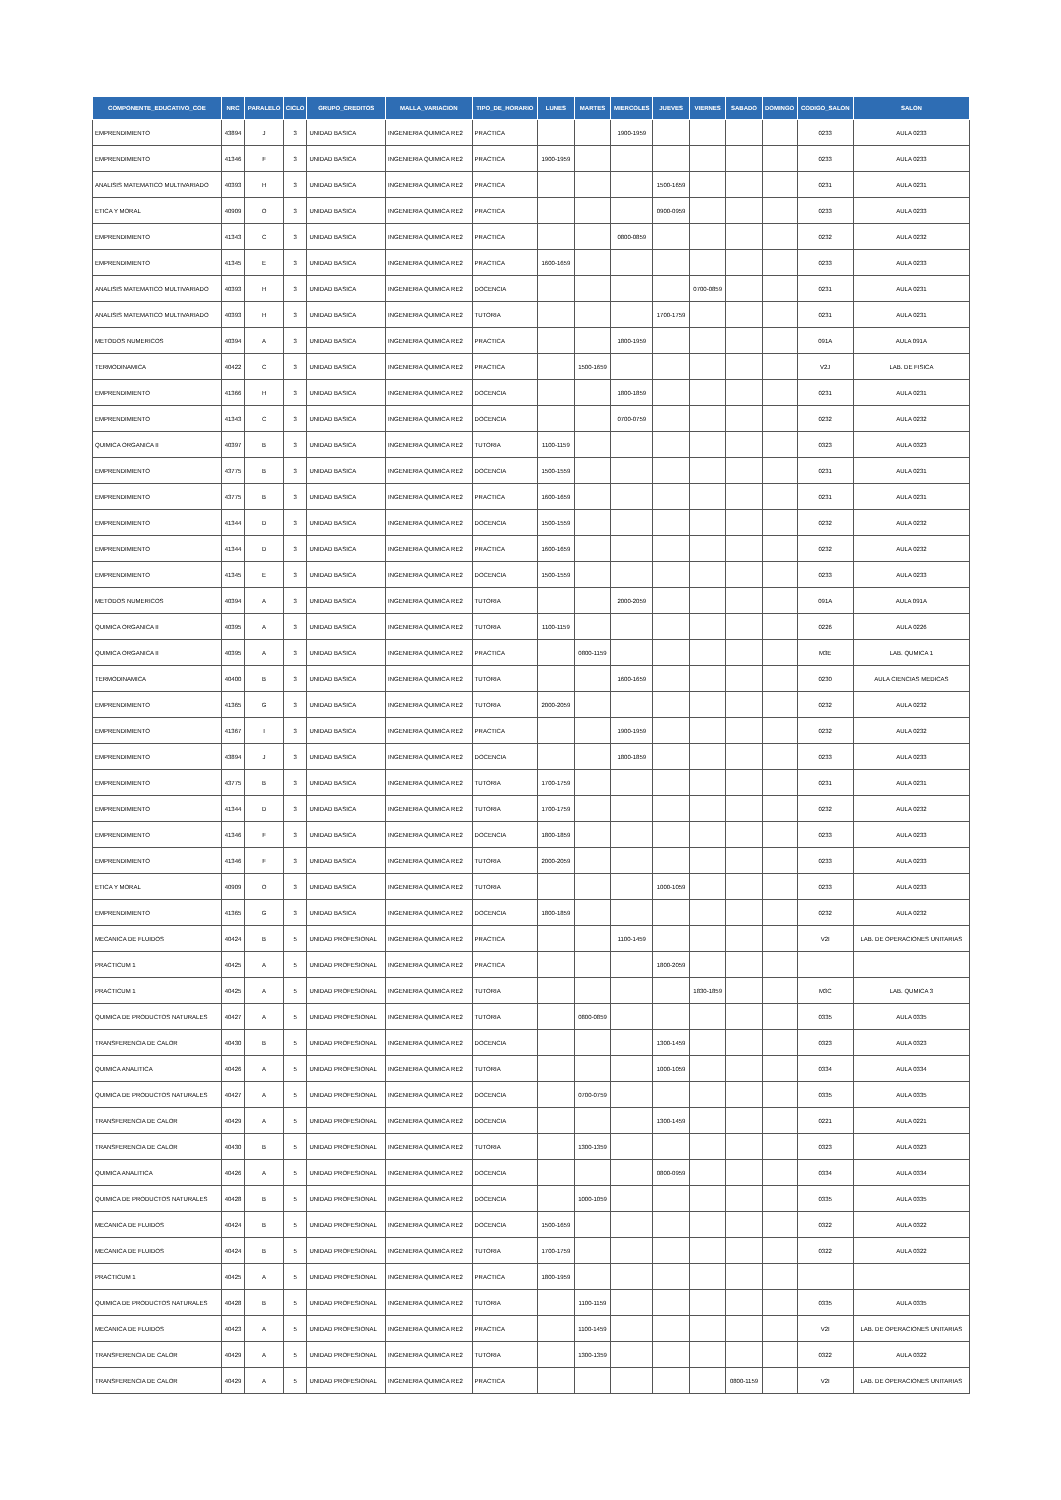| COMPONENTE_EDUCATIVO_COE | NRC | PARALELO | CICLO | GRUPO_CREDITOS | MALLA_VARIACION | TIPO_DE_HORARIO | LUNES | MARTES | MIERCOLES | JUEVES | VIERNES | SABADO | DOMINGO | CODIGO_SALON | SALON |
| --- | --- | --- | --- | --- | --- | --- | --- | --- | --- | --- | --- | --- | --- | --- | --- |
| EMPRENDIMIENTO | 43894 | J | 3 | UNIDAD BASICA | INGENIERIA QUIMICA RE2 | PRACTICA | | | 1900-1959 | | | | | 0233 | AULA 0233 |
| EMPRENDIMIENTO | 41346 | F | 3 | UNIDAD BASICA | INGENIERIA QUIMICA RE2 | PRACTICA | 1900-1959 | | | | | | | 0233 | AULA 0233 |
| ANALISIS MATEMATICO MULTIVARIADO | 40393 | H | 3 | UNIDAD BASICA | INGENIERIA QUIMICA RE2 | PRACTICA | | | | 1500-1659 | | | | 0231 | AULA 0231 |
| ETICA Y MORAL | 40909 | O | 3 | UNIDAD BASICA | INGENIERIA QUIMICA RE2 | PRACTICA | | | | 0900-0959 | | | | 0233 | AULA 0233 |
| EMPRENDIMIENTO | 41343 | C | 3 | UNIDAD BASICA | INGENIERIA QUIMICA RE2 | PRACTICA | | | 0800-0859 | | | | | 0232 | AULA 0232 |
| EMPRENDIMIENTO | 41345 | E | 3 | UNIDAD BASICA | INGENIERIA QUIMICA RE2 | PRACTICA | 1600-1659 | | | | | | | 0233 | AULA 0233 |
| ANALISIS MATEMATICO MULTIVARIADO | 40393 | H | 3 | UNIDAD BASICA | INGENIERIA QUIMICA RE2 | DOCENCIA | | | | | 0700-0859 | | | 0231 | AULA 0231 |
| ANALISIS MATEMATICO MULTIVARIADO | 40393 | H | 3 | UNIDAD BASICA | INGENIERIA QUIMICA RE2 | TUTORIA | | | | 1700-1759 | | | | 0231 | AULA 0231 |
| METODOS NUMERICOS | 40394 | A | 3 | UNIDAD BASICA | INGENIERIA QUIMICA RE2 | PRACTICA | | | 1800-1959 | | | | | 091A | AULA 091A |
| TERMODINAMICA | 40422 | C | 3 | UNIDAD BASICA | INGENIERIA QUIMICA RE2 | PRACTICA | | 1500-1659 | | | | | | V2J | LAB. DE FISICA |
| EMPRENDIMIENTO | 41366 | H | 3 | UNIDAD BASICA | INGENIERIA QUIMICA RE2 | DOCENCIA | | | 1800-1859 | | | | | 0231 | AULA 0231 |
| EMPRENDIMIENTO | 41343 | C | 3 | UNIDAD BASICA | INGENIERIA QUIMICA RE2 | DOCENCIA | | | 0700-0759 | | | | | 0232 | AULA 0232 |
| QUIMICA ORGANICA II | 40397 | B | 3 | UNIDAD BASICA | INGENIERIA QUIMICA RE2 | TUTORIA | 1100-1159 | | | | | | | 0323 | AULA 0323 |
| EMPRENDIMIENTO | 43775 | B | 3 | UNIDAD BASICA | INGENIERIA QUIMICA RE2 | DOCENCIA | 1500-1559 | | | | | | | 0231 | AULA 0231 |
| EMPRENDIMIENTO | 43775 | B | 3 | UNIDAD BASICA | INGENIERIA QUIMICA RE2 | PRACTICA | 1600-1659 | | | | | | | 0231 | AULA 0231 |
| EMPRENDIMIENTO | 41344 | D | 3 | UNIDAD BASICA | INGENIERIA QUIMICA RE2 | DOCENCIA | 1500-1559 | | | | | | | 0232 | AULA 0232 |
| EMPRENDIMIENTO | 41344 | D | 3 | UNIDAD BASICA | INGENIERIA QUIMICA RE2 | PRACTICA | 1600-1659 | | | | | | | 0232 | AULA 0232 |
| EMPRENDIMIENTO | 41345 | E | 3 | UNIDAD BASICA | INGENIERIA QUIMICA RE2 | DOCENCIA | 1500-1559 | | | | | | | 0233 | AULA 0233 |
| METODOS NUMERICOS | 40394 | A | 3 | UNIDAD BASICA | INGENIERIA QUIMICA RE2 | TUTORIA | | | 2000-2059 | | | | | 091A | AULA 091A |
| QUIMICA ORGANICA II | 40395 | A | 3 | UNIDAD BASICA | INGENIERIA QUIMICA RE2 | TUTORIA | 1100-1159 | | | | | | | 0226 | AULA 0226 |
| QUIMICA ORGANICA II | 40395 | A | 3 | UNIDAD BASICA | INGENIERIA QUIMICA RE2 | PRACTICA | | 0800-1159 | | | | | | M3E | LAB. QUMICA 1 |
| TERMODINAMICA | 40400 | B | 3 | UNIDAD BASICA | INGENIERIA QUIMICA RE2 | TUTORIA | | | 1600-1659 | | | | | 0230 | AULA CIENCIAS MEDICAS |
| EMPRENDIMIENTO | 41365 | G | 3 | UNIDAD BASICA | INGENIERIA QUIMICA RE2 | TUTORIA | 2000-2059 | | | | | | | 0232 | AULA 0232 |
| EMPRENDIMIENTO | 41367 | I | 3 | UNIDAD BASICA | INGENIERIA QUIMICA RE2 | PRACTICA | | | 1900-1959 | | | | | 0232 | AULA 0232 |
| EMPRENDIMIENTO | 43894 | J | 3 | UNIDAD BASICA | INGENIERIA QUIMICA RE2 | DOCENCIA | | | 1800-1859 | | | | | 0233 | AULA 0233 |
| EMPRENDIMIENTO | 43775 | B | 3 | UNIDAD BASICA | INGENIERIA QUIMICA RE2 | TUTORIA | 1700-1759 | | | | | | | 0231 | AULA 0231 |
| EMPRENDIMIENTO | 41344 | D | 3 | UNIDAD BASICA | INGENIERIA QUIMICA RE2 | TUTORIA | 1700-1759 | | | | | | | 0232 | AULA 0232 |
| EMPRENDIMIENTO | 41346 | F | 3 | UNIDAD BASICA | INGENIERIA QUIMICA RE2 | DOCENCIA | 1800-1859 | | | | | | | 0233 | AULA 0233 |
| EMPRENDIMIENTO | 41346 | F | 3 | UNIDAD BASICA | INGENIERIA QUIMICA RE2 | TUTORIA | 2000-2059 | | | | | | | 0233 | AULA 0233 |
| ETICA Y MORAL | 40909 | O | 3 | UNIDAD BASICA | INGENIERIA QUIMICA RE2 | TUTORIA | | | | 1000-1059 | | | | 0233 | AULA 0233 |
| EMPRENDIMIENTO | 41365 | G | 3 | UNIDAD BASICA | INGENIERIA QUIMICA RE2 | DOCENCIA | 1800-1859 | | | | | | | 0232 | AULA 0232 |
| MECANICA DE FLUIDOS | 40424 | B | 5 | UNIDAD PROFESIONAL | INGENIERIA QUIMICA RE2 | PRACTICA | | | 1100-1459 | | | | | V2I | LAB. DE OPERACIONES UNITARIAS |
| PRACTICUM 1 | 40425 | A | 5 | UNIDAD PROFESIONAL | INGENIERIA QUIMICA RE2 | PRACTICA | | | | 1800-2059 | | | | | |
| PRACTICUM 1 | 40425 | A | 5 | UNIDAD PROFESIONAL | INGENIERIA QUIMICA RE2 | TUTORIA | | | | | 1830-1859 | | | M3C | LAB. QUMICA 3 |
| QUIMICA DE PRODUCTOS NATURALES | 40427 | A | 5 | UNIDAD PROFESIONAL | INGENIERIA QUIMICA RE2 | TUTORIA | | 0800-0859 | | | | | | 0335 | AULA 0335 |
| TRANSFERENCIA DE CALOR | 40430 | B | 5 | UNIDAD PROFESIONAL | INGENIERIA QUIMICA RE2 | DOCENCIA | | | | 1300-1459 | | | | 0323 | AULA 0323 |
| QUIMICA ANALITICA | 40426 | A | 5 | UNIDAD PROFESIONAL | INGENIERIA QUIMICA RE2 | TUTORIA | | | | 1000-1059 | | | | 0334 | AULA 0334 |
| QUIMICA DE PRODUCTOS NATURALES | 40427 | A | 5 | UNIDAD PROFESIONAL | INGENIERIA QUIMICA RE2 | DOCENCIA | | 0700-0759 | | | | | | 0335 | AULA 0335 |
| TRANSFERENCIA DE CALOR | 40429 | A | 5 | UNIDAD PROFESIONAL | INGENIERIA QUIMICA RE2 | DOCENCIA | | | | 1300-1459 | | | | 0221 | AULA 0221 |
| TRANSFERENCIA DE CALOR | 40430 | B | 5 | UNIDAD PROFESIONAL | INGENIERIA QUIMICA RE2 | TUTORIA | | 1300-1359 | | | | | | 0323 | AULA 0323 |
| QUIMICA ANALITICA | 40426 | A | 5 | UNIDAD PROFESIONAL | INGENIERIA QUIMICA RE2 | DOCENCIA | | | | 0800-0959 | | | | 0334 | AULA 0334 |
| QUIMICA DE PRODUCTOS NATURALES | 40428 | B | 5 | UNIDAD PROFESIONAL | INGENIERIA QUIMICA RE2 | DOCENCIA | | 1000-1059 | | | | | | 0335 | AULA 0335 |
| MECANICA DE FLUIDOS | 40424 | B | 5 | UNIDAD PROFESIONAL | INGENIERIA QUIMICA RE2 | DOCENCIA | 1500-1659 | | | | | | | 0322 | AULA 0322 |
| MECANICA DE FLUIDOS | 40424 | B | 5 | UNIDAD PROFESIONAL | INGENIERIA QUIMICA RE2 | TUTORIA | 1700-1759 | | | | | | | 0322 | AULA 0322 |
| PRACTICUM 1 | 40425 | A | 5 | UNIDAD PROFESIONAL | INGENIERIA QUIMICA RE2 | PRACTICA | 1800-1959 | | | | | | | | |
| QUIMICA DE PRODUCTOS NATURALES | 40428 | B | 5 | UNIDAD PROFESIONAL | INGENIERIA QUIMICA RE2 | TUTORIA | | 1100-1159 | | | | | | 0335 | AULA 0335 |
| MECANICA DE FLUIDOS | 40423 | A | 5 | UNIDAD PROFESIONAL | INGENIERIA QUIMICA RE2 | PRACTICA | | 1100-1459 | | | | | | V2I | LAB. DE OPERACIONES UNITARIAS |
| TRANSFERENCIA DE CALOR | 40429 | A | 5 | UNIDAD PROFESIONAL | INGENIERIA QUIMICA RE2 | TUTORIA | | 1300-1359 | | | | | | 0322 | AULA 0322 |
| TRANSFERENCIA DE CALOR | 40429 | A | 5 | UNIDAD PROFESIONAL | INGENIERIA QUIMICA RE2 | PRACTICA | | | | | | 0800-1159 | | V2I | LAB. DE OPERACIONES UNITARIAS |